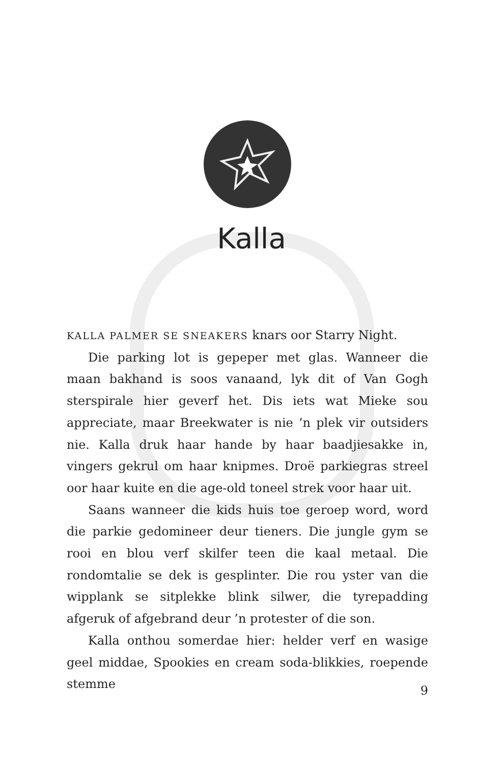Kalla
KALLA PALMER SE SNEAKERS knars oor Starry Night.
Die parking lot is gepeper met glas. Wanneer die maan bakhand is soos vanaand, lyk dit of Van Gogh sterspirale hier geverf het. Dis iets wat Mieke sou appreciate, maar Breekwater is nie ’n plek vir outsiders nie. Kalla druk haar hande by haar baadjiesakke in, vingers gekrul om haar knipmes. Droë parkiegras streel oor haar kuite en die age-old toneel strek voor haar uit.
Saans wanneer die kids huis toe geroep word, word die parkie gedomineer deur tieners. Die jungle gym se rooi en blou verf skilfer teen die kaal metaal. Die rondomtalie se dek is gesplinter. Die rou yster van die wipplank se sitplekke blink silwer, die tyrepadding afgeruk of afgebrand deur ’n protester of die son.
Kalla onthou somerdae hier: helder verf en wasige geel middae, Spookies en cream soda-blikkies, roepende stemme
9